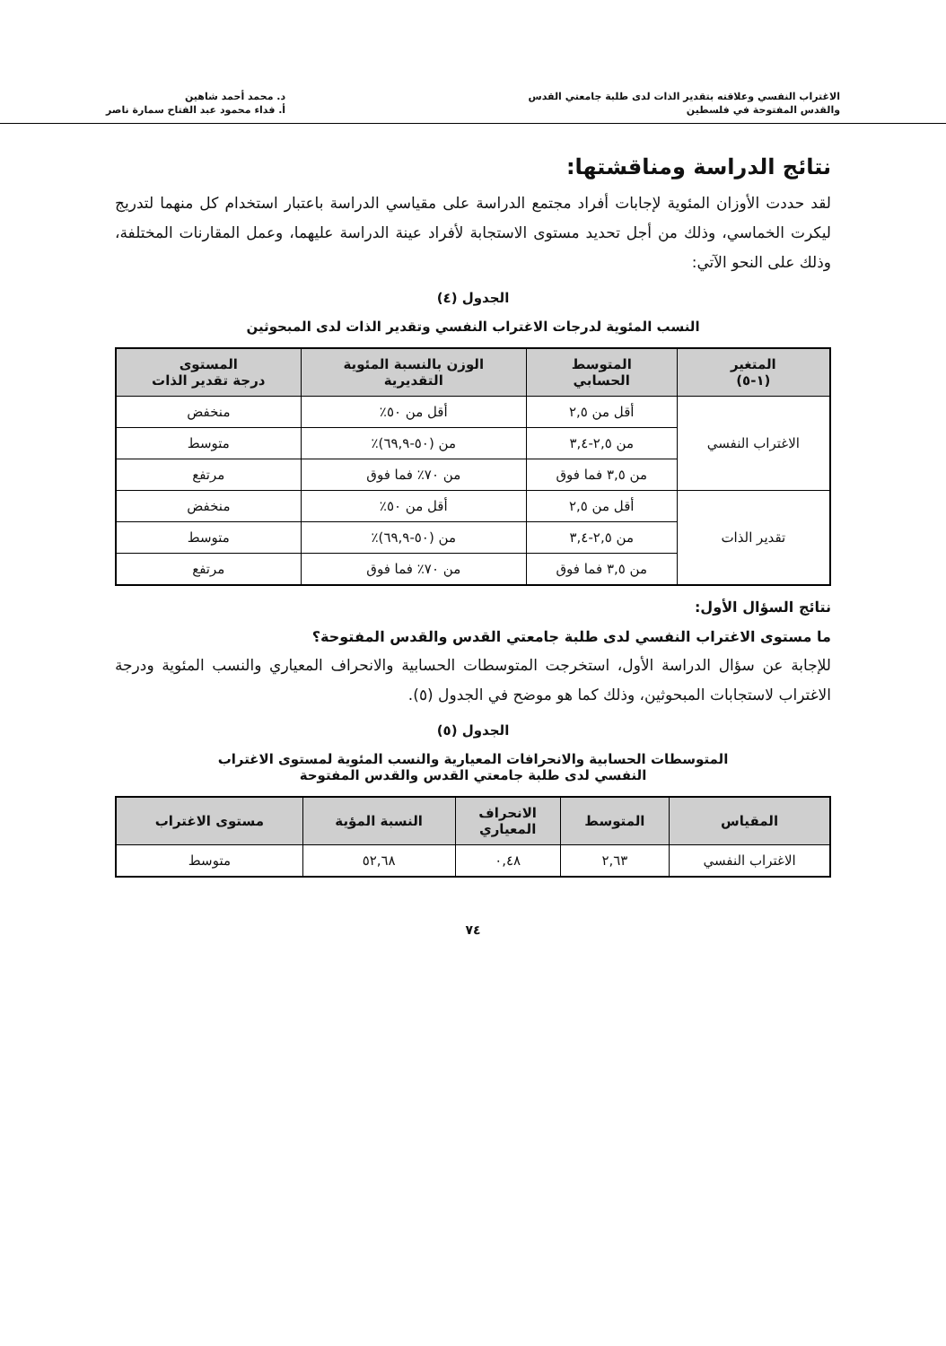الاغتراب النفسي وعلاقته بتقدير الذات لدى طلبة جامعتي القدس
والقدس المفتوحة في فلسطين
د. محمد أحمد شاهين
أ. فداء محمود عبد الفتاح سمارة ناصر
نتائج الدراسة ومناقشتها:
لقد حددت الأوزان المئوية لإجابات أفراد مجتمع الدراسة على مقياسي الدراسة باعتبار استخدام كل منهما لتدريج ليكرت الخماسي، وذلك من أجل تحديد مستوى الاستجابة لأفراد عينة الدراسة عليهما، وعمل المقارنات المختلفة، وذلك على النحو الآتي:
الجدول (٤)
النسب المئوية لدرجات الاغتراب النفسي وتقدير الذات لدى المبحوثين
| المتغير (١-٥) | المتوسط الحسابي | الوزن بالنسبة المئوية التقديرية | المستوى درجة تقدير الذات |
| --- | --- | --- | --- |
| الاغتراب النفسي | أقل من ٢,٥ | أقل من ٥٠٪ | منخفض |
| | من ٢,٥-٣,٤ | من (٥٠-٦٩,٩)٪ | متوسط |
| | من ٣,٥ فما فوق | من ٧٠٪ فما فوق | مرتفع |
| تقدير الذات | أقل من ٢,٥ | أقل من ٥٠٪ | منخفض |
| | من ٢,٥-٣,٤ | من (٥٠-٦٩,٩)٪ | متوسط |
| | من ٣,٥ فما فوق | من ٧٠٪ فما فوق | مرتفع |
نتائج السؤال الأول:
ما مستوى الاغتراب النفسي لدى طلبة جامعتي القدس والقدس المفتوحة؟
للإجابة عن سؤال الدراسة الأول، استخرجت المتوسطات الحسابية والانحراف المعياري والنسب المئوية ودرجة الاغتراب لاستجابات المبحوثين، وذلك كما هو موضح في الجدول (٥).
الجدول (٥)
المتوسطات الحسابية والانحرافات المعيارية والنسب المئوية لمستوى الاغتراب
النفسي لدى طلبة جامعتي القدس والقدس المفتوحة
| المقياس | المتوسط | الانحراف المعياري | النسبة المؤية | مستوى الاغتراب |
| --- | --- | --- | --- | --- |
| الاغتراب النفسي | ٢,٦٣ | ٠,٤٨ | ٥٢,٦٨ | متوسط |
٧٤